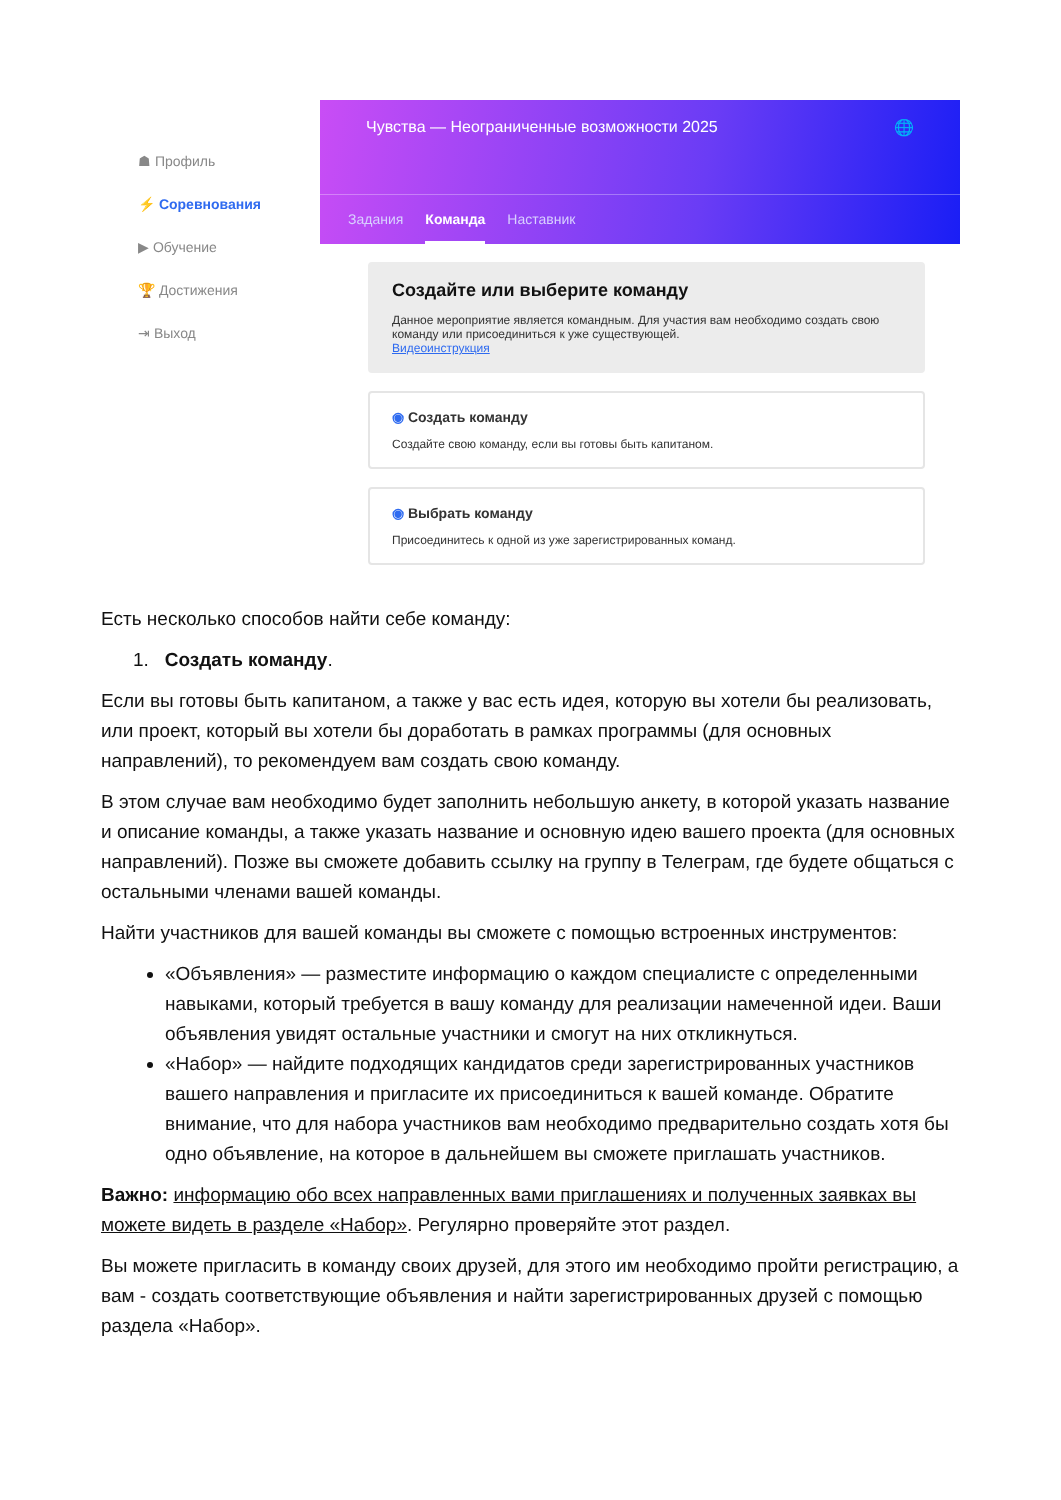☗ Профиль
⚡ Соревнования
▶ Обучение
🏆 Достижения
⇥ Выход
Чувства — Неограниченные возможности 2025 🌐
Задания Команда Наставник
Создайте или выберите команду
Данное мероприятие является командным. Для участия вам необходимо создать свою команду или присоединиться к уже существующей.
Видеоинструкция
◉ Создать команду
Создайте свою команду, если вы готовы быть капитаном.
◉ Выбрать команду
Присоединитесь к одной из уже зарегистрированных команд.
Есть несколько способов найти себе команду:
1. Создать команду.
Если вы готовы быть капитаном, а также у вас есть идея, которую вы хотели бы реализовать, или проект, который вы хотели бы доработать в рамках программы (для основных направлений), то рекомендуем вам создать свою команду.
В этом случае вам необходимо будет заполнить небольшую анкету, в которой указать название и описание команды, а также указать название и основную идею вашего проекта (для основных направлений). Позже вы сможете добавить ссылку на группу в Телеграм, где будете общаться с остальными членами вашей команды.
Найти участников для вашей команды вы сможете с помощью встроенных инструментов:
«Объявления» — разместите информацию о каждом специалисте с определенными навыками, который требуется в вашу команду для реализации намеченной идеи. Ваши объявления увидят остальные участники и смогут на них откликнуться.
«Набор» — найдите подходящих кандидатов среди зарегистрированных участников вашего направления и пригласите их присоединиться к вашей команде. Обратите внимание, что для набора участников вам необходимо предварительно создать хотя бы одно объявление, на которое в дальнейшем вы сможете приглашать участников.
Важно: информацию обо всех направленных вами приглашениях и полученных заявках вы можете видеть в разделе «Набор». Регулярно проверяйте этот раздел.
Вы можете пригласить в команду своих друзей, для этого им необходимо пройти регистрацию, а вам - создать соответствующие объявления и найти зарегистрированных друзей с помощью раздела «Набор».